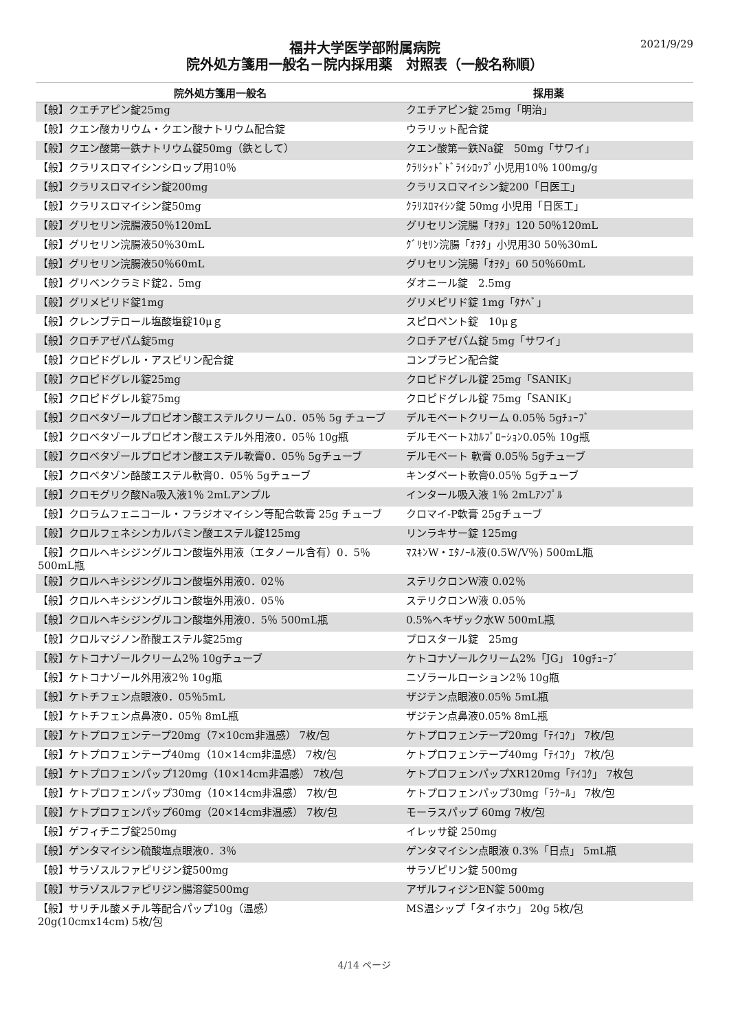2021/9/29
福井大学医学部附属病院
院外処方箋用一般名－院内採用薬　対照表（一般名称順）
| 院外処方箋用一般名 | 採用薬 |
| --- | --- |
| 【般】クエチアピン錠25mg | クエチアピン錠 25mg「明治」 |
| 【般】クエン酸カリウム・クエン酸ナトリウム配合錠 | ウラリット配合錠 |
| 【般】クエン酸第一鉄ナトリウム錠50mg（鉄として） | クエン酸第一鉄Na錠 50mg「サワイ」 |
| 【般】クラリスロマイシンシロップ用10％ | ｸﾗﾘｼｯﾄﾞﾄﾞﾗｲｼﾛｯﾌﾟ小児用10％ 100mg/g |
| 【般】クラリスロマイシン錠200mg | クラリスロマイシン錠200「日医工」 |
| 【般】クラリスロマイシン錠50mg | ｸﾗﾘｽﾛﾏｲｼﾝ錠 50mg 小児用「日医工」 |
| 【般】グリセリン浣腸液50％120mL | グリセリン浣腸「ｵｦﾀ」120 50％120mL |
| 【般】グリセリン浣腸液50％30mL | ｸﾞﾘｾﾘﾝ浣腸「ｵｦﾀ」小児用30 50％30mL |
| 【般】グリセリン浣腸液50％60mL | グリセリン浣腸「ｵｦﾀ」60 50％60mL |
| 【般】グリベンクラミド錠2．5mg | ダオニール錠 2.5mg |
| 【般】グリメピリド錠1mg | グリメピリド錠 1mg「ﾀﾅﾍﾞ」 |
| 【般】クレンブテロール塩酸塩錠10μｇ | スピロペント錠 10μｇ |
| 【般】クロチアゼパム錠5mg | クロチアゼパム錠 5mg「サワイ」 |
| 【般】クロピドグレル・アスピリン配合錠 | コンプラビン配合錠 |
| 【般】クロピドグレル錠25mg | クロピドグレル錠 25mg「SANIK」 |
| 【般】クロピドグレル錠75mg | クロピドグレル錠 75mg「SANIK」 |
| 【般】クロベタゾールプロピオン酸エステルクリーム0．05％ 5g チューブ | デルモベートクリーム 0.05％ 5gﾁｭｰﾌﾞ |
| 【般】クロベタゾールプロピオン酸エステル外用液0．05％ 10g瓶 | デルモベートｽｶﾙﾌﾟﾛｰｼｮﾝ0.05％ 10g瓶 |
| 【般】クロベタゾールプロピオン酸エステル軟膏0．05％ 5gチューブ | デルモベート 軟膏 0.05％ 5gチューブ |
| 【般】クロベタゾン酪酸エステル軟膏0．05％ 5gチューブ | キンダベート軟膏0.05％ 5gチューブ |
| 【般】クロモグリク酸Na吸入液1％ 2mLアンプル | インタール吸入液 1％ 2mLｱﾝﾌﾟﾙ |
| 【般】クロラムフェニコール・フラジオマイシン等配合軟膏 25g チューブ | クロマイ-P軟膏 25gチューブ |
| 【般】クロルフェネシンカルバミン酸エステル錠125mg | リンラキサー錠 125mg |
| 【般】クロルヘキシジングルコン酸塩外用液（エタノール含有）0．5％ 500mL瓶 | ﾏｽｷﾝW・ｴﾀﾉｰﾙ液(0.5W/V％) 500mL瓶 |
| 【般】クロルヘキシジングルコン酸塩外用液0．02％ | ステリクロンW液 0.02％ |
| 【般】クロルヘキシジングルコン酸塩外用液0．05％ | ステリクロンW液 0.05％ |
| 【般】クロルヘキシジングルコン酸塩外用液0．5％ 500mL瓶 | 0.5%ヘキザック水W 500mL瓶 |
| 【般】クロルマジノン酢酸エステル錠25mg | プロスタール錠 25mg |
| 【般】ケトコナゾールクリーム2％ 10gチューブ | ケトコナゾールクリーム2%「JG」 10gﾁｭｰﾌﾞ |
| 【般】ケトコナゾール外用液2％ 10g瓶 | ニゾラールローション2％ 10g瓶 |
| 【般】ケトチフェン点眼液0．05％5mL | ザジテン点眼液0.05％ 5mL瓶 |
| 【般】ケトチフェン点鼻液0．05％ 8mL瓶 | ザジテン点鼻液0.05% 8mL瓶 |
| 【般】ケトプロフェンテープ20mg（7×10cm非温感） 7枚/包 | ケトプロフェンテープ20mg「ﾃｲｺｸ」 7枚/包 |
| 【般】ケトプロフェンテープ40mg（10×14cm非温感） 7枚/包 | ケトプロフェンテープ40mg「ﾃｲｺｸ」 7枚/包 |
| 【般】ケトプロフェンパップ120mg（10×14cm非温感） 7枚/包 | ケトプロフェンパップXR120mg「ﾃｲｺｸ」 7枚包 |
| 【般】ケトプロフェンパップ30mg（10×14cm非温感） 7枚/包 | ケトプロフェンパップ30mg「ﾗｸｰﾙ」 7枚/包 |
| 【般】ケトプロフェンパップ60mg（20×14cm非温感） 7枚/包 | モーラスパップ 60mg 7枚/包 |
| 【般】ゲフィチニブ錠250mg | イレッサ錠 250mg |
| 【般】ゲンタマイシン硫酸塩点眼液0．3％ | ゲンタマイシン点眼液 0.3%「日点」 5mL瓶 |
| 【般】サラゾスルファピリジン錠500mg | サラゾピリン錠 500mg |
| 【般】サラゾスルファピリジン腸溶錠500mg | アザルフィジンEN錠 500mg |
| 【般】サリチル酸メチル等配合パップ10g（温感） 20g(10cmx14cm) 5枚/包 | MS温シップ「タイホウ」 20g 5枚/包 |
4/14 ページ